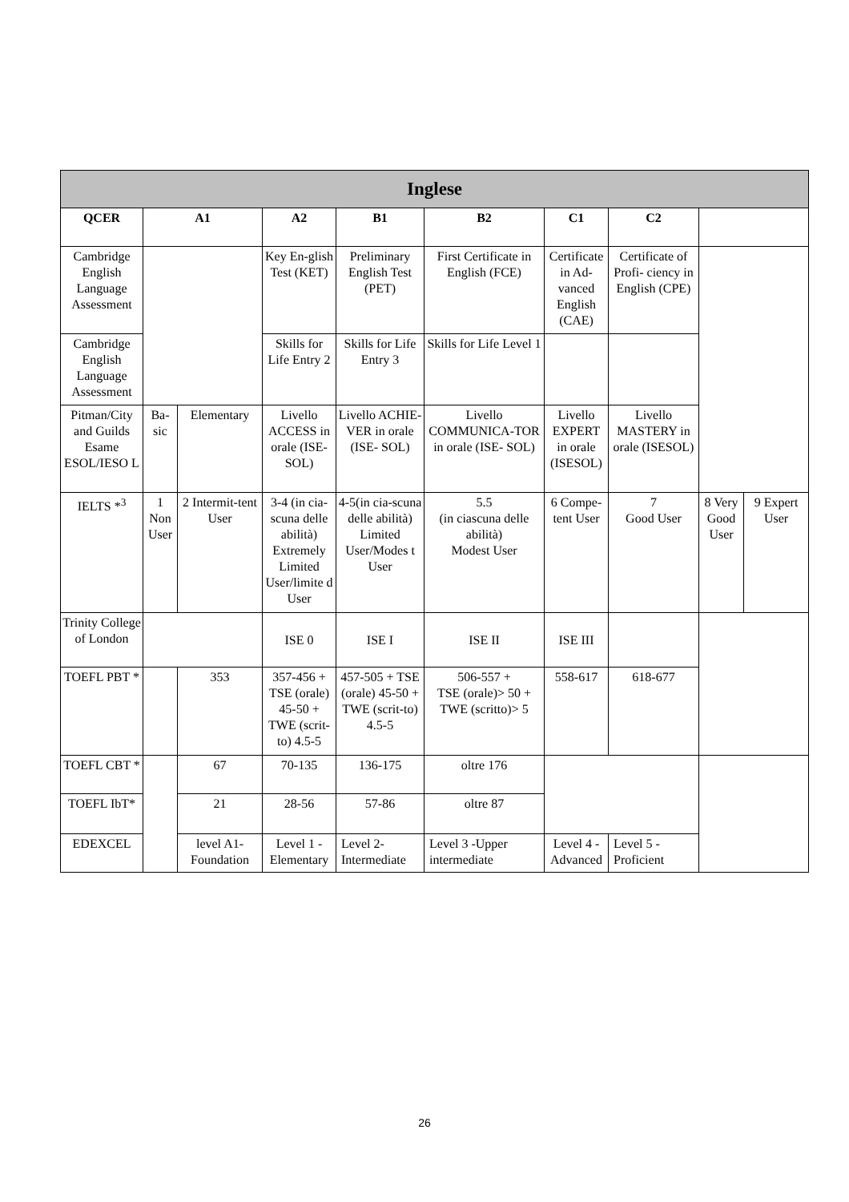| Inglese | | | | | | | | | |
| QCER | A1 | | A2 | B1 | B2 | C1 | C2 | | |
| Cambridge English Language Assessment | | | Key En-glish Test (KET) | Preliminary English Test (PET) | First Certificate in English (FCE) | Certificate in Ad-vanced English (CAE) | Certificate of Profi- ciency in English (CPE) | | |
| Cambridge English Language Assessment | | | Skills for Life Entry 2 | Skills for Life Entry 3 | Skills for Life Level 1 | | | | |
| Pitman/City and Guilds Esame ESOL/IESO L | Ba-sic | Elementary | Livello ACCESS in orale (ISE-SOL) | Livello ACHIE-VER in orale (ISE- SOL) | Livello COMMUNICA-TOR in orale (ISE- SOL) | Livello EXPERT in orale (ISESOL) | Livello MASTERY in orale (ISESOL) | | |
| IELTS *<sup>3</sup> | 1 Non User | 2 Intermit-tent User | 3-4 (in cia-scuna delle abilità) Extremely Limited User/limite d User | 4-5(in cia-scuna delle abilità) Limited User/Modes t User | 5.5 (in ciascuna delle abilità) Modest User | 6 Compe-tent User | 7 Good User | 8 Very Good User | 9 Expert User |
| Trinity College of London | | | ISE 0 | ISE I | ISE II | ISE III | | | |
| TOEFL PBT * | | 353 | 357-456 + TSE (orale) 45-50 + TWE (scrit-to) 4.5-5 | 457-505 + TSE (orale) 45-50 + TWE (scrit-to) 4.5-5 | 506-557 + TSE (orale)> 50 + TWE (scritto)> 5 | 558-617 | 618-677 | | |
| TOEFL CBT * | | 67 | 70-135 | 136-175 | oltre 176 | | | | |
| TOEFL IbT* | | 21 | 28-56 | 57-86 | oltre 87 | | | | |
| EDEXCEL | | level A1-Foundation | Level 1 - Elementary | Level 2-Intermediate | Level 3 -Upper intermediate | Level 4 - Advanced | Level 5 - Proficient | | |
26